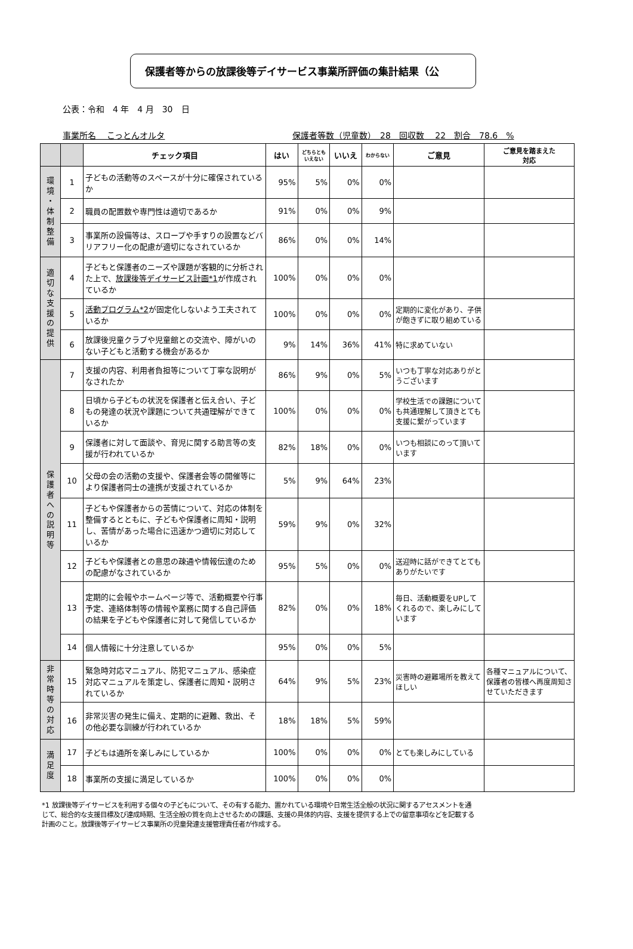保護者等からの放課後等デイサービス事業所評価の集計結果（公
公表：令和　4 年　4 月　30　日
事業所名　 こっとんオルタ 保護者等数（児童数）　28　回収数　 22　割合　78.6　%
| | | チェック項目 | はい | どちらとも いえない | いいえ | わからない | ご意見 | ご意見を踏まえた 対応 |
| --- | --- | --- | --- | --- | --- | --- | --- | --- |
| 環 境 ・ 体 制 整 備 | 1 | 子どもの活動等のスペースが十分に確保されているか | 95% | 5% | 0% | 0% | | |
| | 2 | 職員の配置数や専門性は適切であるか | 91% | 0% | 0% | 9% | | |
| | 3 | 事業所の設備等は、スロープや手すりの設置などバリアフリー化の配慮が適切になされているか | 86% | 0% | 0% | 14% | | |
| 適 切 な 支 援 の 提 供 | 4 | 子どもと保護者のニーズや課題が客観的に分析された上で、 放課後等デイサービス計画*1 が作成されているか | 100% | 0% | 0% | 0% | | |
| | 5 | 活動プログラム*2 が固定化しないよう工夫されているか | 100% | 0% | 0% | 0% | 定期的に変化があり、子供が飽きずに取り組めている | |
| | 6 | 放課後児童クラブや児童館との交流や、障がいのない子どもと活動する機会があるか | 9% | 14% | 36% | 41% | 特に求めていない | |
| 保 護 者 へ の 説 明 等 | 7 | 支援の内容、利用者負担等について丁寧な説明がなされたか | 86% | 9% | 0% | 5% | いつも丁寧な対応ありがとうございます | |
| | 8 | 日頃から子どもの状況を保護者と伝え合い、子どもの発達の状況や課題について共通理解ができているか | 100% | 0% | 0% | 0% | 学校生活での課題についても共通理解して頂きとても支援に繋がっています | |
| | 9 | 保護者に対して面談や、育児に関する助言等の支援が行われているか | 82% | 18% | 0% | 0% | いつも相談にのって頂いています | |
| | 10 | 父母の会の活動の支援や、保護者会等の開催等により保護者同士の連携が支援されているか | 5% | 9% | 64% | 23% | | |
| | 11 | 子どもや保護者からの苦情について、対応の体制を整備するとともに、子どもや保護者に周知・説明し、苦情があった場合に迅速かつ適切に対応しているか | 59% | 9% | 0% | 32% | | |
| | 12 | 子どもや保護者との意思の疎通や情報伝達のための配慮がなされているか | 95% | 5% | 0% | 0% | 送迎時に話ができてとてもありがたいです | |
| | 13 | 定期的に会報やホームページ等で、活動概要や行事予定、連絡体制等の情報や業務に関する自己評価の結果を子どもや保護者に対して発信しているか | 82% | 0% | 0% | 18% | 毎日、活動概要をUPしてくれるので、楽しみにしています | |
| | 14 | 個人情報に十分注意しているか | 95% | 0% | 0% | 5% | | |
| 非 常 時 等 の 対 応 | 15 | 緊急時対応マニュアル、防犯マニュアル、感染症対応マニュアルを策定し、保護者に周知・説明されているか | 64% | 9% | 5% | 23% | 災害時の避難場所を教えてほしい | 各種マニュアルについて、保護者の皆様へ再度周知させていただきます |
| | 16 | 非常災害の発生に備え、定期的に避難、救出、その他必要な訓練が行われているか | 18% | 18% | 5% | 59% | | |
| 満 足 度 | 17 | 子どもは通所を楽しみにしているか | 100% | 0% | 0% | 0% | とても楽しみにしている | |
| | 18 | 事業所の支援に満足しているか | 100% | 0% | 0% | 0% | | |
*1 放課後等デイサービスを利用する個々の子どもについて、その有する能力、置かれている環境や日常生活全般の状況に関するアセスメントを通じて、総合的な支援目標及び達成時期、生活全般の質を向上させるための課題、支援の具体的内容、支援を提供する上での留意事項などを記載する計画のこと。放課後等デイサービス事業所の児童発達支援管理責任者が作成する。